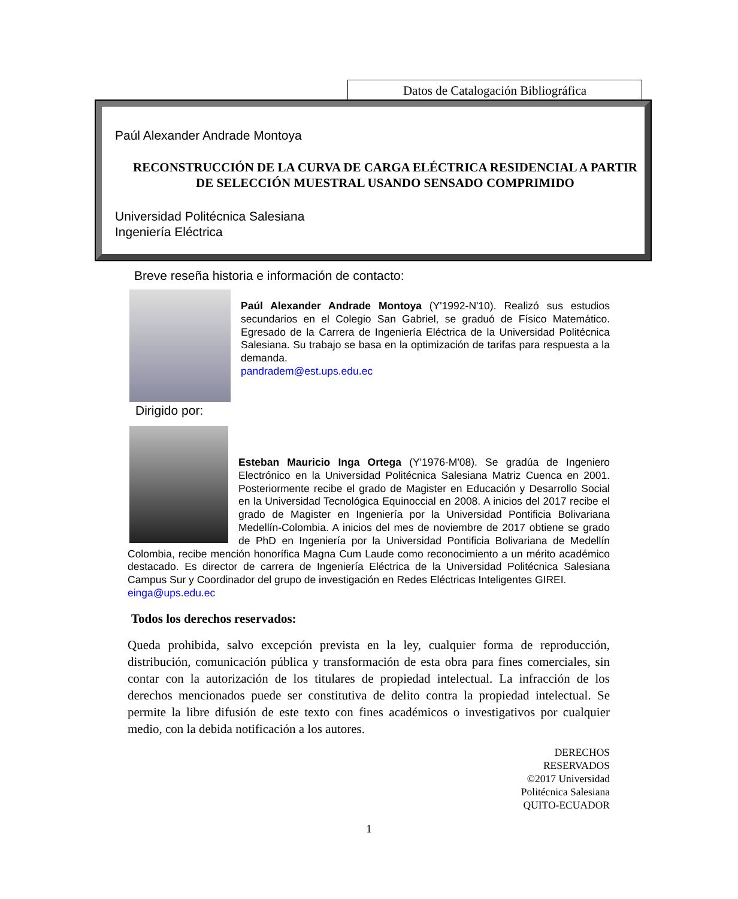Datos de Catalogación Bibliográfica
Paúl Alexander Andrade Montoya
RECONSTRUCCIÓN DE LA CURVA DE CARGA ELÉCTRICA RESIDENCIAL A PARTIR DE SELECCIÓN MUESTRAL USANDO SENSADO COMPRIMIDO
Universidad Politécnica Salesiana
Ingeniería Eléctrica
Breve reseña historia e información de contacto:
Paúl Alexander Andrade Montoya (Y'1992-N'10). Realizó sus estudios secundarios en el Colegio San Gabriel, se graduó de Físico Matemático. Egresado de la Carrera de Ingeniería Eléctrica de la Universidad Politécnica Salesiana. Su trabajo se basa en la optimización de tarifas para respuesta a la demanda.
pandradem@est.ups.edu.ec
Dirigido por:
Esteban Mauricio Inga Ortega (Y'1976-M'08). Se gradúa de Ingeniero Electrónico en la Universidad Politécnica Salesiana Matriz Cuenca en 2001. Posteriormente recibe el grado de Magister en Educación y Desarrollo Social en la Universidad Tecnológica Equinoccial en 2008. A inicios del 2017 recibe el grado de Magister en Ingeniería por la Universidad Pontificia Bolivariana Medellín-Colombia. A inicios del mes de noviembre de 2017 obtiene se grado de PhD en Ingeniería por la Universidad Pontificia Bolivariana de Medellín Colombia, recibe mención honorífica Magna Cum Laude como reconocimiento a un mérito académico destacado. Es director de carrera de Ingeniería Eléctrica de la Universidad Politécnica Salesiana Campus Sur y Coordinador del grupo de investigación en Redes Eléctricas Inteligentes GIREI.
einga@ups.edu.ec
Todos los derechos reservados:
Queda prohibida, salvo excepción prevista en la ley, cualquier forma de reproducción, distribución, comunicación pública y transformación de esta obra para fines comerciales, sin contar con la autorización de los titulares de propiedad intelectual. La infracción de los derechos mencionados puede ser constitutiva de delito contra la propiedad intelectual. Se permite la libre difusión de este texto con fines académicos o investigativos por cualquier medio, con la debida notificación a los autores.
DERECHOS
RESERVADOS
©2017 Universidad
Politécnica Salesiana
QUITO-ECUADOR
1